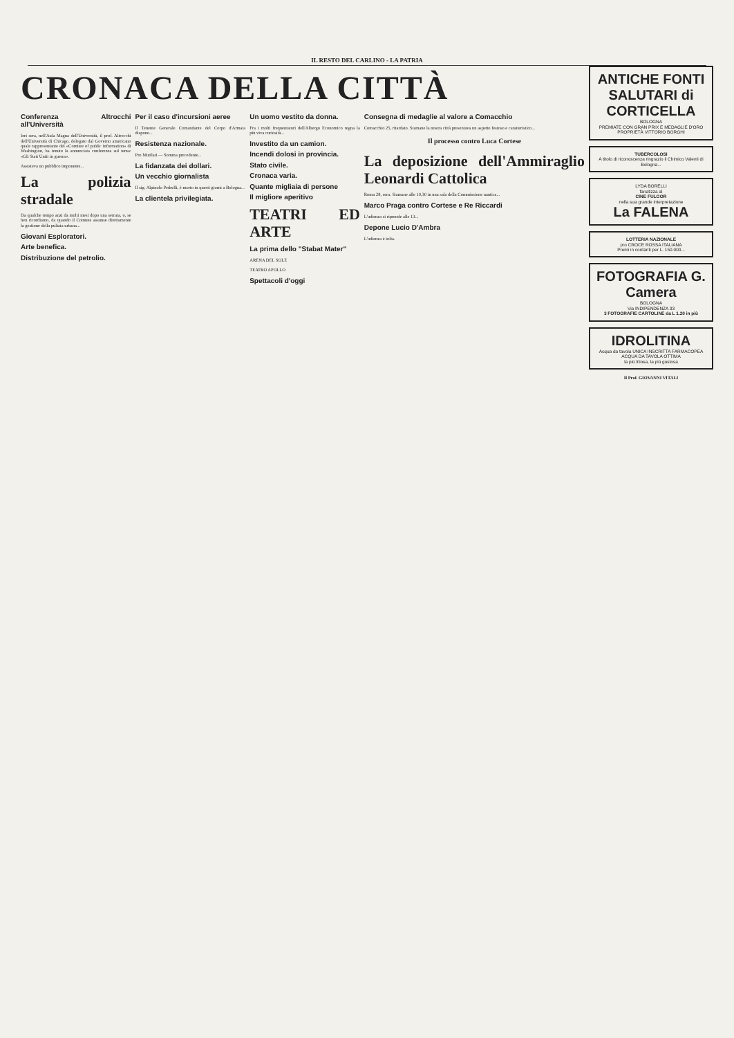IL RESTO DEL CARLINO - LA PATRIA
CRONACA DELLA CITTÀ
Conferenza Altrocchi all'Università
Ieri sera, nell'Aula Magna dell'Università, il prof. Altrocchi dell'Università di Chicago, delegato dal Governo americano quale rappresentante del «Comitee of public information» di Washington, ha tenuto la annunciata conferenza sul tema: «Gli Stati Uniti in guerra».
Assisteva un pubblico imponente...
La polizia stradale
Da qualche tempo anzi da molti mesi dopo una serrata, o, se ben ricordiamo, da quando il Comune assunse direttamente la gestione della pulizia urbana...
Giovani Esploratori.
Arte benefica.
Distribuzione del petrolio.
Per il caso d'incursioni aeree
Il Tenente Generale Comandante del Corpo d'Armata dispone...
Resistenza nazionale.
Pro Mutilati — Somma precedente...
La fidanzata dei dollari.
Un vecchio giornalista
Il sig. Alpinolo Pedrelli, è morto in questi giorni a Bologna...
La clientela privilegiata.
Un uomo vestito da donna.
Fra i molti frequentatori dell'Albergo Economico regna la più viva curiosità...
Investito da un camion.
Incendi dolosi in provincia.
Stato civile.
Cronaca varia.
Quante migliaia di persone
Il migliore aperitivo
TEATRI ED ARTE
La prima dello "Stabat Mater"
ARENA DEL SOLE
TEATRO APOLLO
Spettacoli d'oggi
Consegna di medaglie al valore a Comacchio
Comacchio 25, ritardato. Stamane la nostra città presentava un aspetto festoso e caratteristico...
Il processo contro Luca Cortese
La deposizione dell'Ammiraglio Leonardi Cattolica
Roma 28, sera. Stamane alle 10,30 in una sala della Commissione nautica...
Marco Praga contro Cortese e Re Riccardi
L'udienza si riprende alle 13...
Depone Lucio D'Ambra
L'udienza è tolta.
ANTICHE FONTI SALUTARI di CORTICELLA
BOLOGNA
PREMIATE CON GRAN PRIX E MEDAGLIE D'ORO
PROPRIETÀ VITTORIO BORGHI
TUBERCOLOSI
A titolo di riconoscenza ringrazio il Chimico Valenti di Bologna...
LYDA BORELLI
fanatizza al
CINE FULGOR
nella sua grande interpretazione
La FALENA
LOTTERIA NAZIONALE
pro CROCE ROSSA ITALIANA
Premi in contanti per L. 150.000...
FOTOGRAFIA G. Camera
BOLOGNA
Via INDIPENDENZA 33
3 FOTOGRAFIE CARTOLINE da L 1.20 in più
IDROLITINA
Acqua da tavola UNICA INSCRITTA FARMACOPEA
ACQUA DA TAVOLA OTTIMA
la più litiosa, la più gustosa
Il Prof. GIOVANNI VITALI